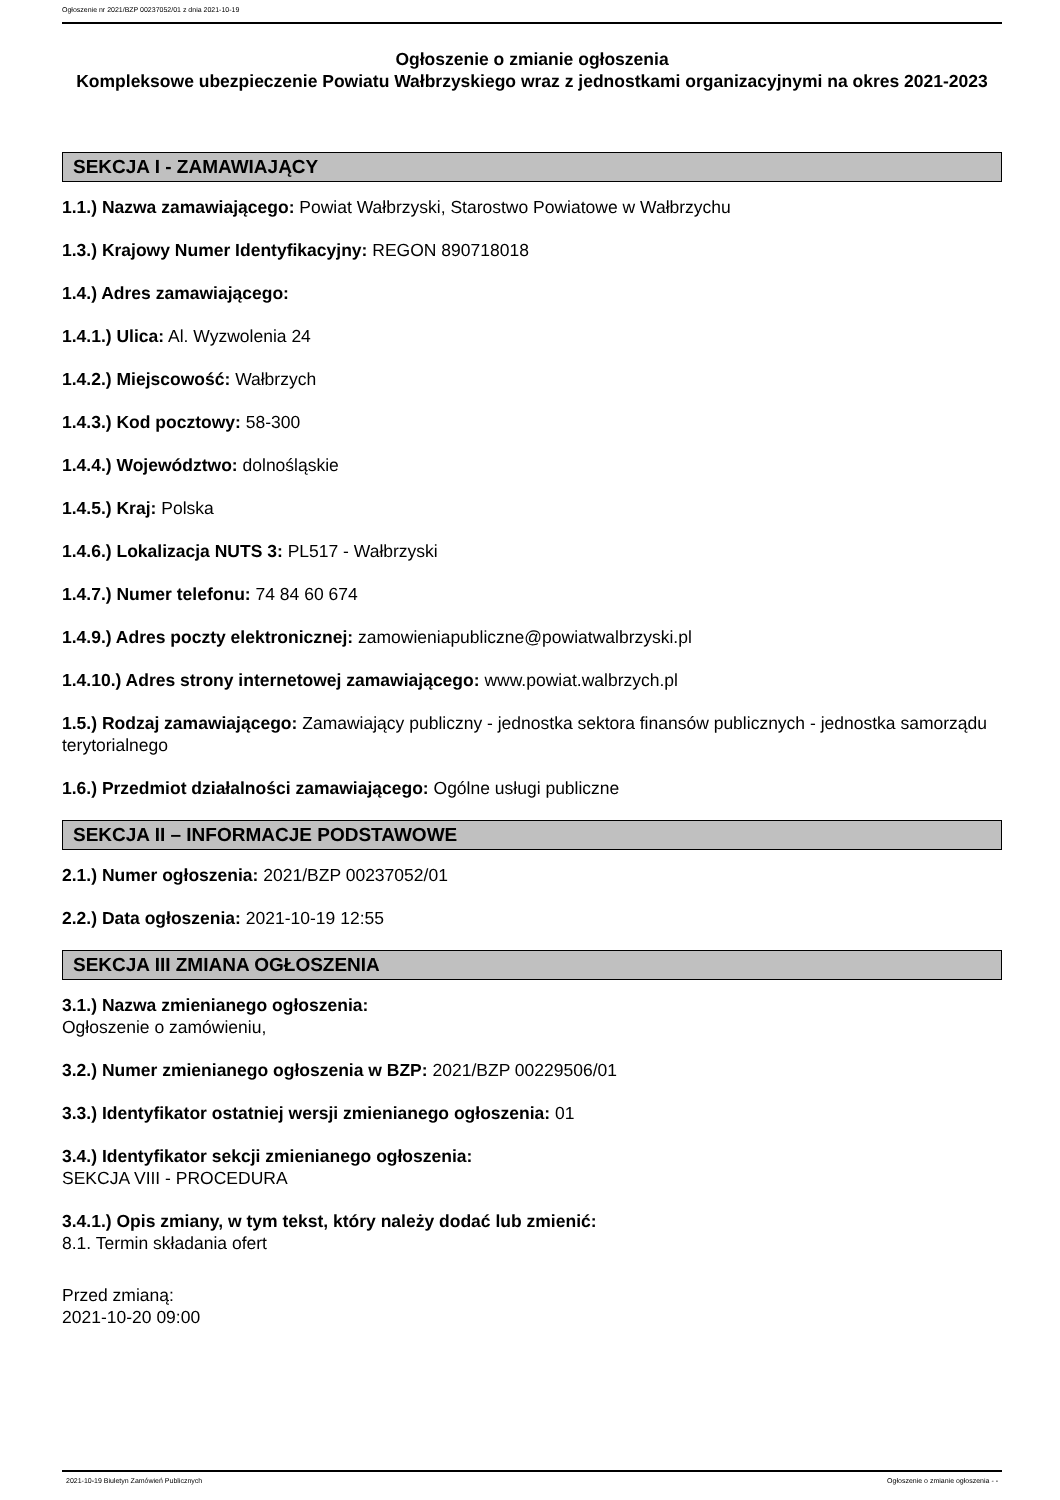Ogłoszenie nr 2021/BZP 00237052/01 z dnia 2021-10-19
Ogłoszenie o zmianie ogłoszenia
Kompleksowe ubezpieczenie Powiatu Wałbrzyskiego wraz z jednostkami organizacyjnymi na okres 2021-2023
SEKCJA I - ZAMAWIAJĄCY
1.1.) Nazwa zamawiającego: Powiat Wałbrzyski, Starostwo Powiatowe w Wałbrzychu
1.3.) Krajowy Numer Identyfikacyjny: REGON 890718018
1.4.) Adres zamawiającego:
1.4.1.) Ulica: Al. Wyzwolenia 24
1.4.2.) Miejscowość: Wałbrzych
1.4.3.) Kod pocztowy: 58-300
1.4.4.) Województwo: dolnośląskie
1.4.5.) Kraj: Polska
1.4.6.) Lokalizacja NUTS 3: PL517 - Wałbrzyski
1.4.7.) Numer telefonu: 74 84 60 674
1.4.9.) Adres poczty elektronicznej: zamowieniapubliczne@powiatwalbrzyski.pl
1.4.10.) Adres strony internetowej zamawiającego: www.powiat.walbrzych.pl
1.5.) Rodzaj zamawiającego: Zamawiający publiczny - jednostka sektora finansów publicznych - jednostka samorządu terytorialnego
1.6.) Przedmiot działalności zamawiającego: Ogólne usługi publiczne
SEKCJA II – INFORMACJE PODSTAWOWE
2.1.) Numer ogłoszenia: 2021/BZP 00237052/01
2.2.) Data ogłoszenia: 2021-10-19 12:55
SEKCJA III ZMIANA OGŁOSZENIA
3.1.) Nazwa zmienianego ogłoszenia:
Ogłoszenie o zamówieniu,
3.2.) Numer zmienianego ogłoszenia w BZP: 2021/BZP 00229506/01
3.3.) Identyfikator ostatniej wersji zmienianego ogłoszenia: 01
3.4.) Identyfikator sekcji zmienianego ogłoszenia:
SEKCJA VIII - PROCEDURA
3.4.1.) Opis zmiany, w tym tekst, który należy dodać lub zmienić:
8.1. Termin składania ofert
Przed zmianą:
2021-10-20 09:00
2021-10-19 Biuletyn Zamówień Publicznych Ogłoszenie o zmianie ogłoszenia - -